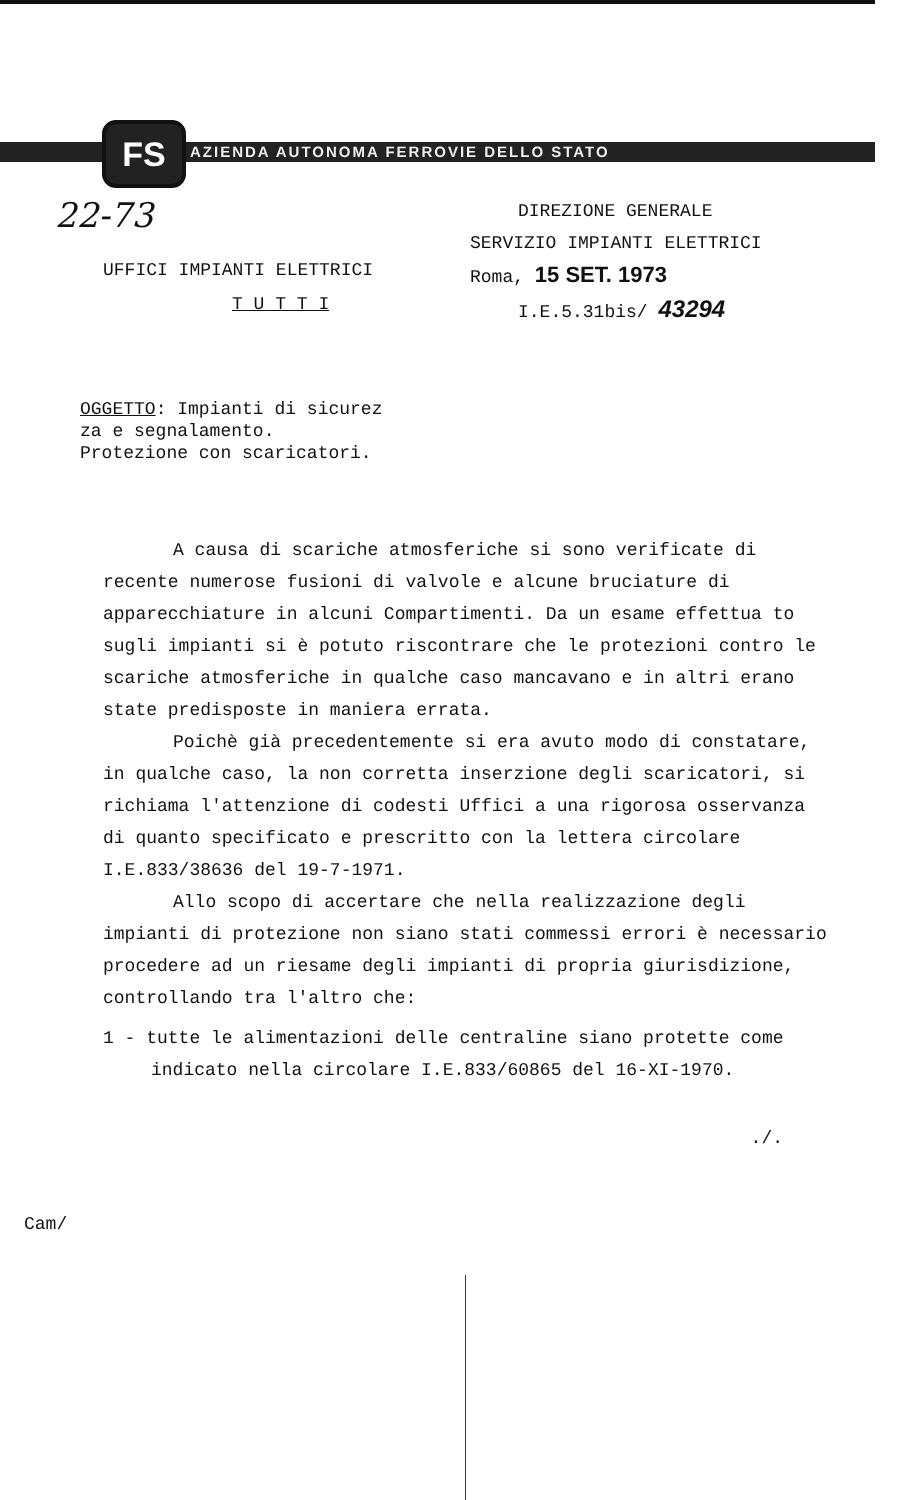FS
AZIENDA AUTONOMA FERROVIE DELLO STATO
22-73
UFFICI IMPIANTI ELETTRICI
T U T T I
DIREZIONE GENERALE
SERVIZIO IMPIANTI ELETTRICI
Roma, 15 SET. 1973
I.E.5.31bis/ 43294
OGGETTO: Impianti di sicurez
za e segnalamento.
Protezione con scaricatori.
A causa di scariche atmosferiche si sono verificate di recente numerose fusioni di valvole e alcune bruciature di apparecchiature in alcuni Compartimenti. Da un esame effettua to sugli impianti si è potuto riscontrare che le protezioni contro le scariche atmosferiche in qualche caso mancavano e in altri erano state predisposte in maniera errata.
Poichè già precedentemente si era avuto modo di constatare, in qualche caso, la non corretta inserzione degli scaricatori, si richiama l'attenzione di codesti Uffici a una rigorosa osservanza di quanto specificato e prescritto con la lettera circolare I.E.833/38636 del 19-7-1971.
Allo scopo di accertare che nella realizzazione degli impianti di protezione non siano stati commessi errori è necessario procedere ad un riesame degli impianti di propria giurisdizione, controllando tra l'altro che:
1 - tutte le alimentazioni delle centraline siano protette come indicato nella circolare I.E.833/60865 del 16-XI-1970.
./.
Cam/